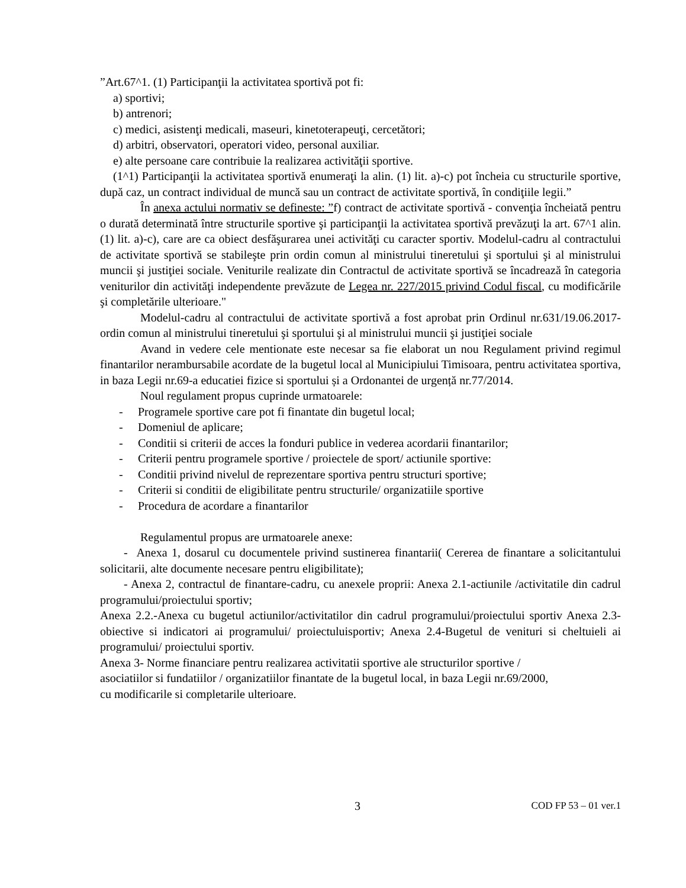”Art.67^1. (1) Participanţii la activitatea sportivă pot fi:
a) sportivi;
b) antrenori;
c) medici, asistenţi medicali, maseuri, kinetoterapeuţi, cercetători;
d) arbitri, observatori, operatori video, personal auxiliar.
e) alte persoane care contribuie la realizarea activităţii sportive.
(1^1) Participanţii la activitatea sportivă enumeraţi la alin. (1) lit. a)-c) pot încheia cu structurile sportive, după caz, un contract individual de muncă sau un contract de activitate sportivă, în condiţiile legii.”
În anexa actului normativ se defineste: ”f) contract de activitate sportivă - convenţia încheiată pentru o durată determinată între structurile sportive şi participanţii la activitatea sportivă prevăzuţi la art. 67^1 alin. (1) lit. a)-c), care are ca obiect desfăşurarea unei activităţi cu caracter sportiv. Modelul-cadru al contractului de activitate sportivă se stabileşte prin ordin comun al ministrului tineretului şi sportului şi al ministrului muncii şi justiţiei sociale. Veniturile realizate din Contractul de activitate sportivă se încadrează în categoria veniturilor din activităţi independente prevăzute de Legea nr. 227/2015 privind Codul fiscal, cu modificările şi completările ulterioare."
Modelul-cadru al contractului de activitate sportivă a fost aprobat prin Ordinul nr.631/19.06.2017- ordin comun al ministrului tineretului şi sportului şi al ministrului muncii şi justiţiei sociale
Avand in vedere cele mentionate este necesar sa fie elaborat un nou Regulament privind regimul finantarilor nerambursabile acordate de la bugetul local al Municipiului Timisoara, pentru activitatea sportiva, in baza Legii nr.69-a educatiei fizice si sportului și a Ordonantei de urgență nr.77/2014.
Noul regulament propus cuprinde urmatoarele:
- Programele sportive care pot fi finantate din bugetul local;
- Domeniul de aplicare;
- Conditii si criterii de acces la fonduri publice in vederea acordarii finantarilor;
- Criterii pentru programele sportive / proiectele de sport/ actiunile sportive:
- Conditii privind nivelul de reprezentare sportiva pentru structuri sportive;
- Criterii si conditii de eligibilitate pentru structurile/ organizatiile sportive
- Procedura de acordare a finantarilor
Regulamentul propus are urmatoarele anexe:
- Anexa 1, dosarul cu documentele privind sustinerea finantarii( Cererea de finantare a solicitantului solicitarii, alte documente necesare pentru eligibilitate);
- Anexa 2, contractul de finantare-cadru, cu anexele proprii: Anexa 2.1-actiunile /activitatile din cadrul programului/proiectului sportiv;
Anexa 2.2.-Anexa cu bugetul actiunilor/activitatilor din cadrul programului/proiectului sportiv Anexa 2.3-obiective si indicatori ai programului/ proiectuluisportiv; Anexa 2.4-Bugetul de venituri si cheltuieli ai programului/ proiectului sportiv.
Anexa 3- Norme financiare pentru realizarea activitatii sportive ale structurilor sportive /
asociatiilor si fundatiilor / organizatiilor finantate de la bugetul local, in baza Legii nr.69/2000,
cu modificarile si completarile ulterioare.
3 COD FP 53 – 01 ver.1